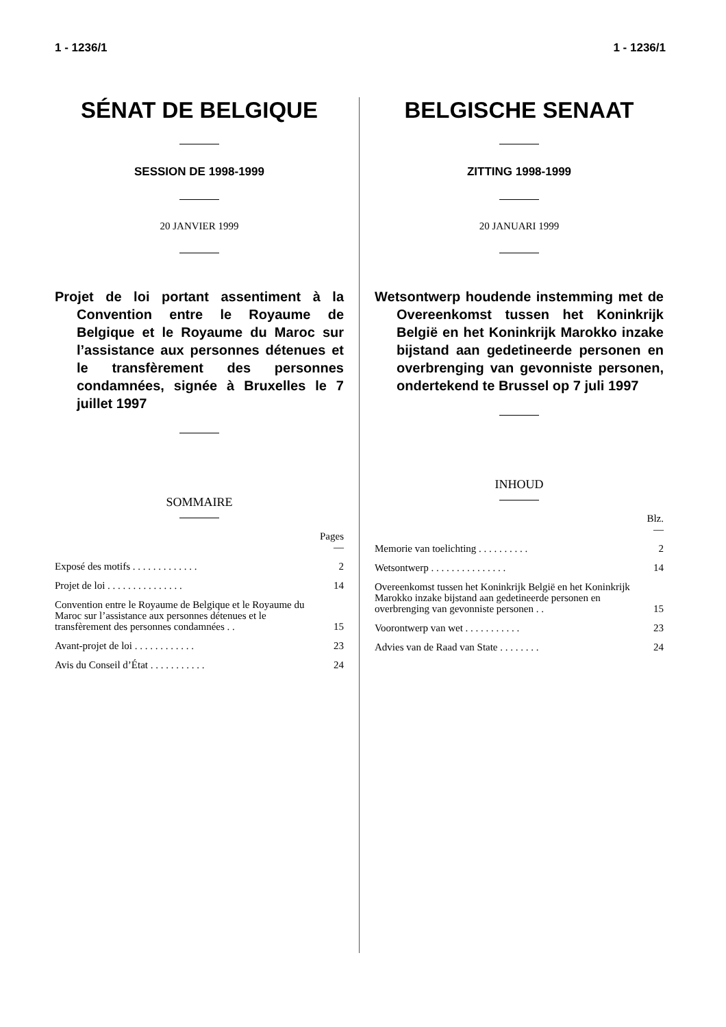1 - 1236/1 1 - 1236/1
SÉNAT DE BELGIQUE
SESSION DE 1998-1999
20 JANVIER 1999
Projet de loi portant assentiment à la Convention entre le Royaume de Belgique et le Royaume du Maroc sur l’assistance aux personnes détenues et le transfèrement des personnes condamnées, signée à Bruxelles le 7 juillet 1997
SOMMAIRE
| | Pages — |
| Exposé des motifs . . . . . . . . . . . . . | 2 |
| Projet de loi . . . . . . . . . . . . . . . | 14 |
| Convention entre le Royaume de Belgique et le Royaume du Maroc sur l’assistance aux personnes détenues et le transfèrement des personnes condamnées . . | 15 |
| Avant-projet de loi . . . . . . . . . . . . | 23 |
| Avis du Conseil d’État . . . . . . . . . . . | 24 |
BELGISCHE SENAAT
ZITTING 1998-1999
20 JANUARI 1999
Wetsontwerp houdende instemming met de Overeenkomst tussen het Koninkrijk België en het Koninkrijk Marokko inzake bijstand aan gedetineerde personen en overbrenging van gevonniste personen, ondertekend te Brussel op 7 juli 1997
INHOUD
| | Blz. — |
| Memorie van toelichting . . . . . . . . . . | 2 |
| Wetsontwerp . . . . . . . . . . . . . . . | 14 |
| Overeenkomst tussen het Koninkrijk België en het Koninkrijk Marokko inzake bijstand aan gedetineerde personen en overbrenging van gevonniste personen . . | 15 |
| Voorontwerp van wet . . . . . . . . . . . | 23 |
| Advies van de Raad van State . . . . . . . . | 24 |